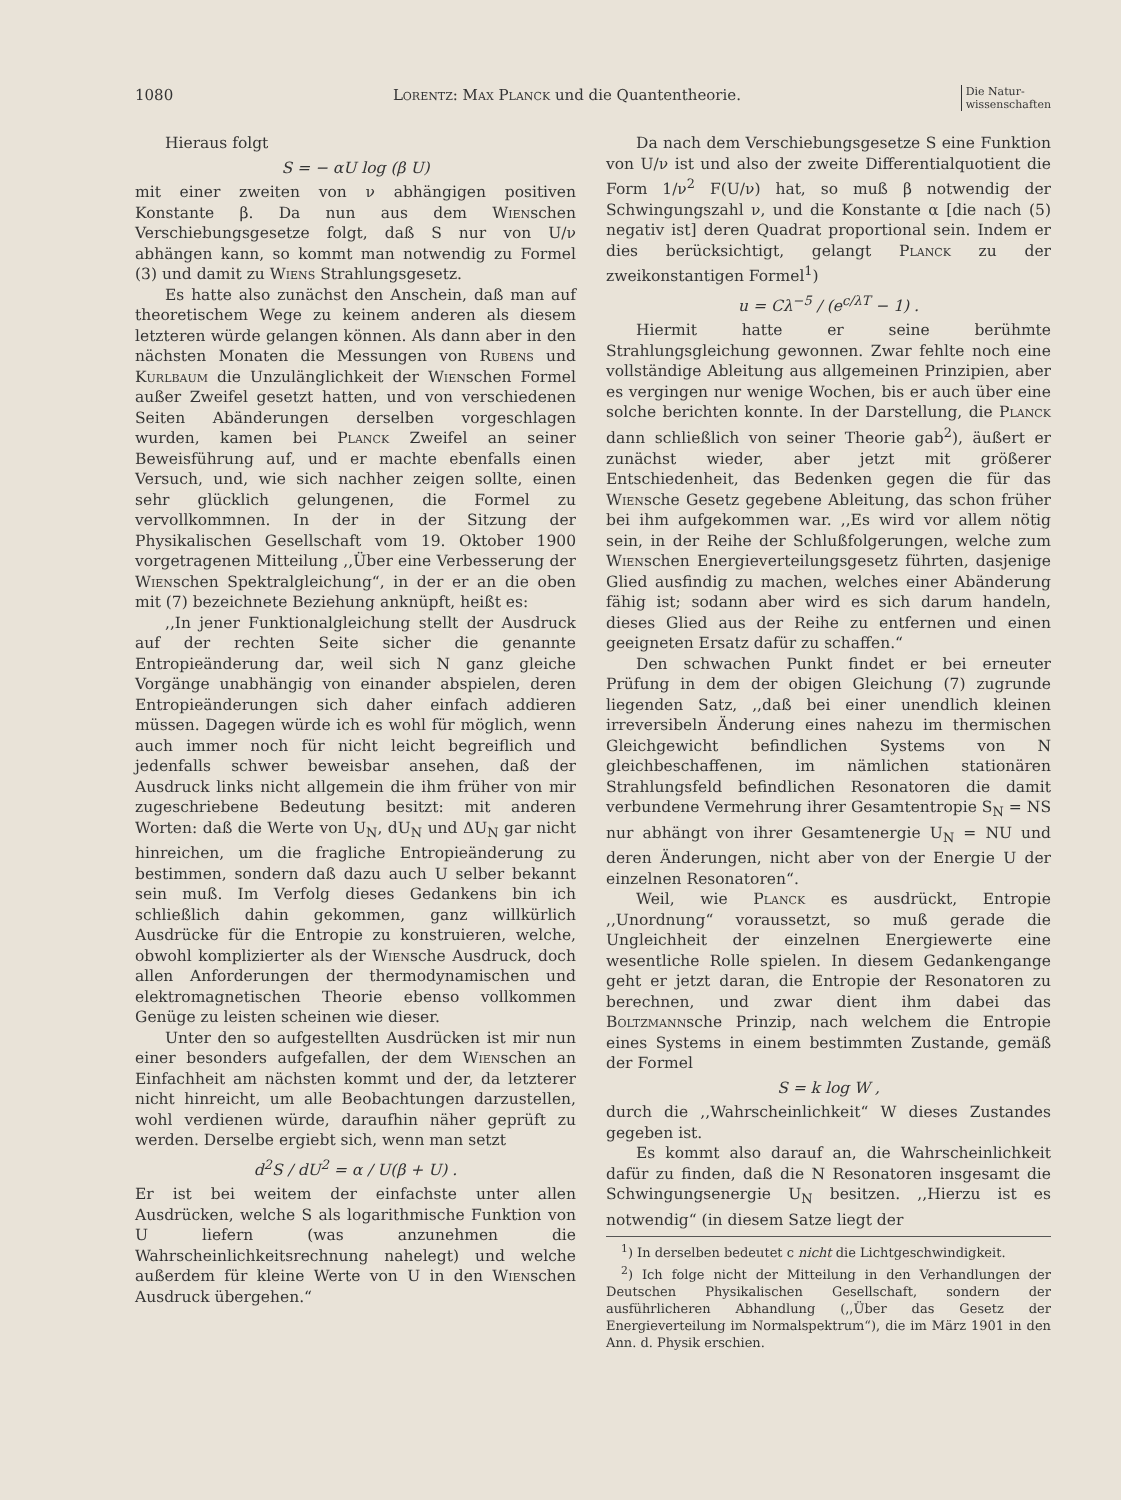1080 Lorentz: Max Planck und die Quantentheorie. Die Natur-
wissenschaften
Hieraus folgt
S = − αU log (β U)
mit einer zweiten von ν abhängigen positiven Konstante β. Da nun aus dem Wienschen Verschiebungsgesetze folgt, daß S nur von U/ν abhängen kann, so kommt man notwendig zu Formel (3) und damit zu Wiens Strahlungsgesetz.
Es hatte also zunächst den Anschein, daß man auf theoretischem Wege zu keinem anderen als diesem letzteren würde gelangen können. Als dann aber in den nächsten Monaten die Messungen von Rubens und Kurlbaum die Unzulänglichkeit der Wienschen Formel außer Zweifel gesetzt hatten, und von verschiedenen Seiten Abänderungen derselben vorgeschlagen wurden, kamen bei Planck Zweifel an seiner Beweisführung auf, und er machte ebenfalls einen Versuch, und, wie sich nachher zeigen sollte, einen sehr glücklich gelungenen, die Formel zu vervollkommnen. In der in der Sitzung der Physikalischen Gesellschaft vom 19. Oktober 1900 vorgetragenen Mitteilung ,,Über eine Verbesserung der Wienschen Spektralgleichung“, in der er an die oben mit (7) bezeichnete Beziehung anknüpft, heißt es:
,,In jener Funktionalgleichung stellt der Ausdruck auf der rechten Seite sicher die genannte Entropieänderung dar, weil sich N ganz gleiche Vorgänge unabhängig von einander abspielen, deren Entropieänderungen sich daher einfach addieren müssen. Dagegen würde ich es wohl für möglich, wenn auch immer noch für nicht leicht begreiflich und jedenfalls schwer beweisbar ansehen, daß der Ausdruck links nicht allgemein die ihm früher von mir zugeschriebene Bedeutung besitzt: mit anderen Worten: daß die Werte von U<sub>N</sub>, dU<sub>N</sub> und ΔU<sub>N</sub> gar nicht hinreichen, um die fragliche Entropieänderung zu bestimmen, sondern daß dazu auch U selber bekannt sein muß. Im Verfolg dieses Gedankens bin ich schließlich dahin gekommen, ganz willkürlich Ausdrücke für die Entropie zu konstruieren, welche, obwohl komplizierter als der Wiensche Ausdruck, doch allen Anforderungen der thermodynamischen und elektromagnetischen Theorie ebenso vollkommen Genüge zu leisten scheinen wie dieser.
Unter den so aufgestellten Ausdrücken ist mir nun einer besonders aufgefallen, der dem Wienschen an Einfachheit am nächsten kommt und der, da letzterer nicht hinreicht, um alle Beobachtungen darzustellen, wohl verdienen würde, daraufhin näher geprüft zu werden. Derselbe ergiebt sich, wenn man setzt
d<sup>2</sup>S / dU<sup>2</sup> = α / U(β + U) .
Er ist bei weitem der einfachste unter allen Ausdrücken, welche S als logarithmische Funktion von U liefern (was anzunehmen die Wahrscheinlichkeitsrechnung nahelegt) und welche außerdem für kleine Werte von U in den Wienschen Ausdruck übergehen.“
Da nach dem Verschiebungsgesetze S eine Funktion von U/ν ist und also der zweite Differentialquotient die Form 1/ν<sup>2</sup> F(U/ν) hat, so muß β notwendig der Schwingungszahl ν, und die Konstante α [die nach (5) negativ ist] deren Quadrat proportional sein. Indem er dies berücksichtigt, gelangt Planck zu der zweikonstantigen Formel<sup>1</sup>)
u = Cλ<sup>−5</sup> / (e<sup>c/λT</sup> − 1) .
Hiermit hatte er seine berühmte Strahlungsgleichung gewonnen. Zwar fehlte noch eine vollständige Ableitung aus allgemeinen Prinzipien, aber es vergingen nur wenige Wochen, bis er auch über eine solche berichten konnte. In der Darstellung, die Planck dann schließlich von seiner Theorie gab<sup>2</sup>), äußert er zunächst wieder, aber jetzt mit größerer Entschiedenheit, das Bedenken gegen die für das Wiensche Gesetz gegebene Ableitung, das schon früher bei ihm aufgekommen war. ,,Es wird vor allem nötig sein, in der Reihe der Schlußfolgerungen, welche zum Wienschen Energieverteilungsgesetz führten, dasjenige Glied ausfindig zu machen, welches einer Abänderung fähig ist; sodann aber wird es sich darum handeln, dieses Glied aus der Reihe zu entfernen und einen geeigneten Ersatz dafür zu schaffen.“
Den schwachen Punkt findet er bei erneuter Prüfung in dem der obigen Gleichung (7) zugrunde liegenden Satz, ,,daß bei einer unendlich kleinen irreversibeln Änderung eines nahezu im thermischen Gleichgewicht befindlichen Systems von N gleichbeschaffenen, im nämlichen stationären Strahlungsfeld befindlichen Resonatoren die damit verbundene Vermehrung ihrer Gesamtentropie S<sub>N</sub> = NS nur abhängt von ihrer Gesamtenergie U<sub>N</sub> = NU und deren Änderungen, nicht aber von der Energie U der einzelnen Resonatoren“.
Weil, wie Planck es ausdrückt, Entropie ,,Unordnung“ voraussetzt, so muß gerade die Ungleichheit der einzelnen Energiewerte eine wesentliche Rolle spielen. In diesem Gedankengange geht er jetzt daran, die Entropie der Resonatoren zu berechnen, und zwar dient ihm dabei das Boltzmannsche Prinzip, nach welchem die Entropie eines Systems in einem bestimmten Zustande, gemäß der Formel
S = k log W ,
durch die ,,Wahrscheinlichkeit“ W dieses Zustandes gegeben ist.
Es kommt also darauf an, die Wahrscheinlichkeit dafür zu finden, daß die N Resonatoren insgesamt die Schwingungsenergie U<sub>N</sub> besitzen. ,,Hierzu ist es notwendig“ (in diesem Satze liegt der
<sup>1</sup>) In derselben bedeutet c nicht die Lichtgeschwindigkeit.
<sup>2</sup>) Ich folge nicht der Mitteilung in den Verhandlungen der Deutschen Physikalischen Gesellschaft, sondern der ausführlicheren Abhandlung (,,Über das Gesetz der Energieverteilung im Normalspektrum“), die im März 1901 in den Ann. d. Physik erschien.